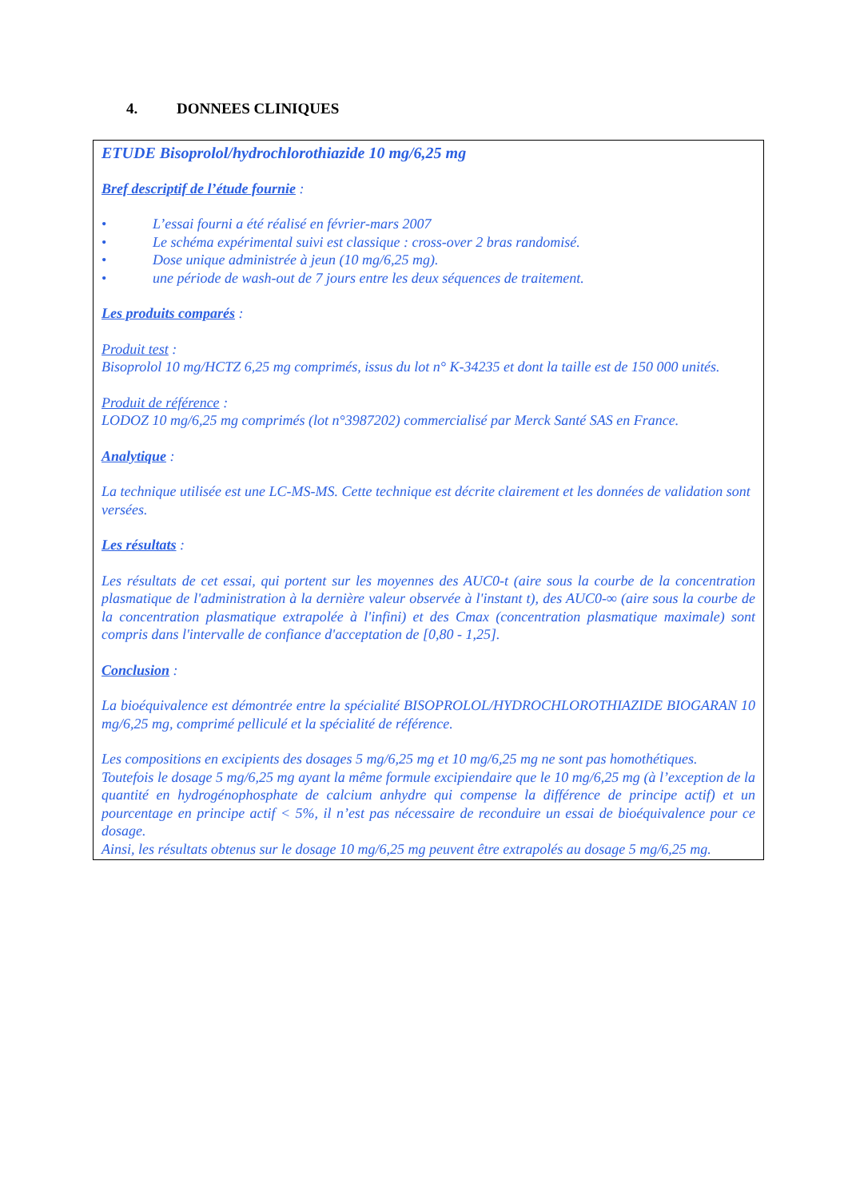4. DONNEES CLINIQUES
ETUDE Bisoprolol/hydrochlorothiazide 10 mg/6,25 mg
Bref descriptif de l’étude fournie :
• L’essai fourni a été réalisé en février-mars 2007
• Le schéma expérimental suivi est classique : cross-over 2 bras randomisé.
• Dose unique administrée à jeun (10 mg/6,25 mg).
• une période de wash-out de 7 jours entre les deux séquences de traitement.
Les produits comparés :
Produit test :
Bisoprolol 10 mg/HCTZ 6,25 mg comprimés, issus du lot n° K-34235 et dont la taille est de 150 000 unités.
Produit de référence :
LODOZ 10 mg/6,25 mg comprimés (lot n°3987202) commercialisé par Merck Santé SAS en France.
Analytique :
La technique utilisée est une LC-MS-MS. Cette technique est décrite clairement et les données de validation sont versées.
Les résultats :
Les résultats de cet essai, qui portent sur les moyennes des AUC0-t (aire sous la courbe de la concentration plasmatique de l'administration à la dernière valeur observée à l'instant t), des AUC0-∞ (aire sous la courbe de la concentration plasmatique extrapolée à l'infini) et des Cmax (concentration plasmatique maximale) sont compris dans l'intervalle de confiance d'acceptation de [0,80 - 1,25].
Conclusion :
La bioéquivalence est démontrée entre la spécialité BISOPROLOL/HYDROCHLOROTHIAZIDE BIOGARAN 10 mg/6,25 mg, comprimé pelliculé et la spécialité de référence.
Les compositions en excipients des dosages 5 mg/6,25 mg et 10 mg/6,25 mg ne sont pas homothétiques.
Toutefois le dosage 5 mg/6,25 mg ayant la même formule excipiendaire que le 10 mg/6,25 mg (à l’exception de la quantité en hydrogénophosphate de calcium anhydre qui compense la différence de principe actif) et un pourcentage en principe actif < 5%, il n’est pas nécessaire de reconduire un essai de bioéquivalence pour ce dosage.
Ainsi, les résultats obtenus sur le dosage 10 mg/6,25 mg peuvent être extrapolés au dosage 5 mg/6,25 mg.